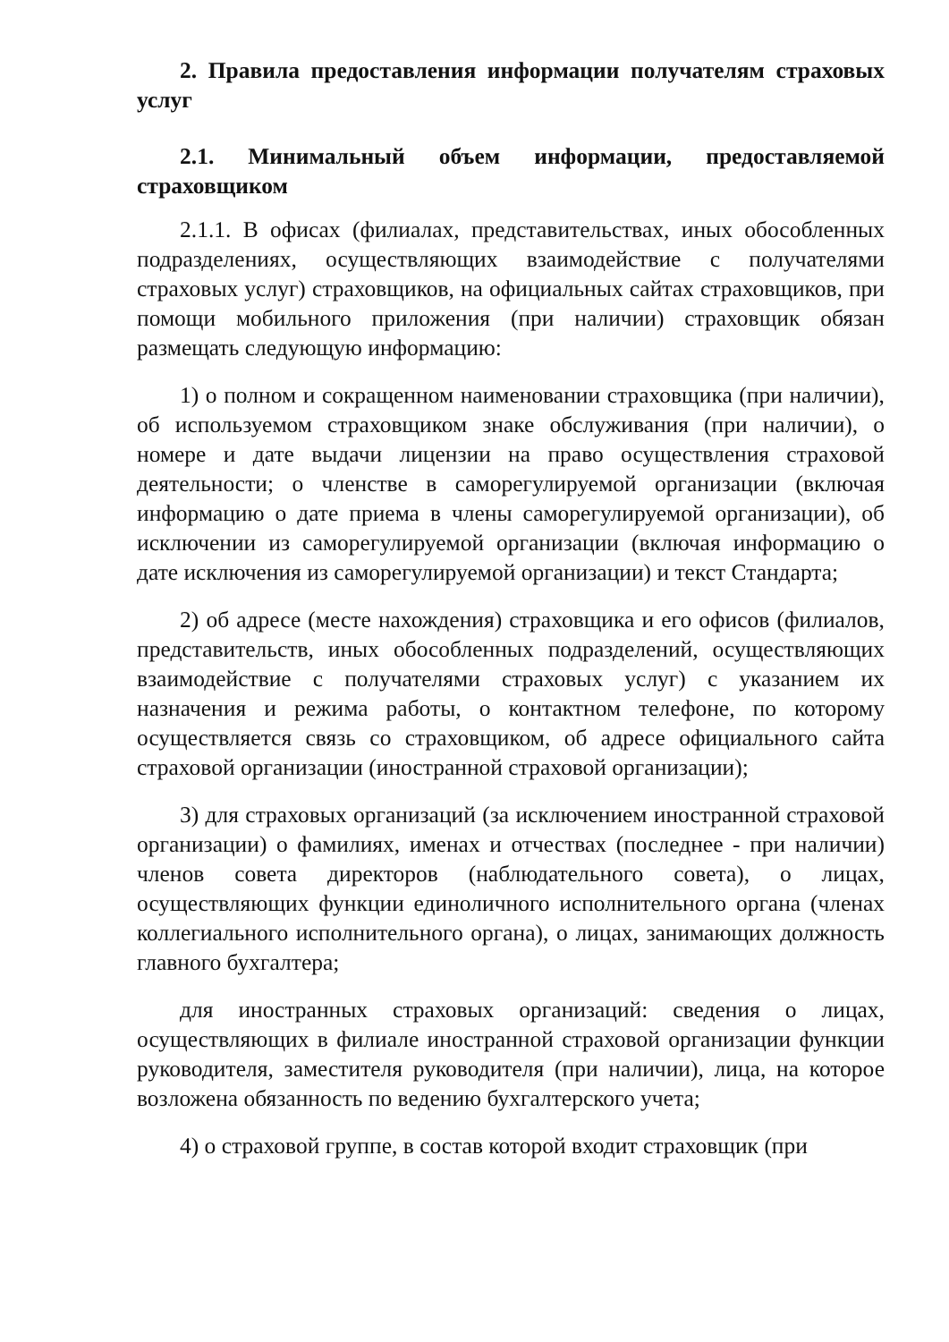2. Правила предоставления информации получателям страховых услуг
2.1. Минимальный объем информации, предоставляемой страховщиком
2.1.1. В офисах (филиалах, представительствах, иных обособленных подразделениях, осуществляющих взаимодействие с получателями страховых услуг) страховщиков, на официальных сайтах страховщиков, при помощи мобильного приложения (при наличии) страховщик обязан размещать следующую информацию:
1) о полном и сокращенном наименовании страховщика (при наличии), об используемом страховщиком знаке обслуживания (при наличии), о номере и дате выдачи лицензии на право осуществления страховой деятельности; о членстве в саморегулируемой организации (включая информацию о дате приема в члены саморегулируемой организации), об исключении из саморегулируемой организации (включая информацию о дате исключения из саморегулируемой организации) и текст Стандарта;
2) об адресе (месте нахождения) страховщика и его офисов (филиалов, представительств, иных обособленных подразделений, осуществляющих взаимодействие с получателями страховых услуг) с указанием их назначения и режима работы, о контактном телефоне, по которому осуществляется связь со страховщиком, об адресе официального сайта страховой организации (иностранной страховой организации);
3) для страховых организаций (за исключением иностранной страховой организации) о фамилиях, именах и отчествах (последнее - при наличии) членов совета директоров (наблюдательного совета), о лицах, осуществляющих функции единоличного исполнительного органа (членах коллегиального исполнительного органа), о лицах, занимающих должность главного бухгалтера;
для иностранных страховых организаций: сведения о лицах, осуществляющих в филиале иностранной страховой организации функции руководителя, заместителя руководителя (при наличии), лица, на которое возложена обязанность по ведению бухгалтерского учета;
4) о страховой группе, в состав которой входит страховщик (при